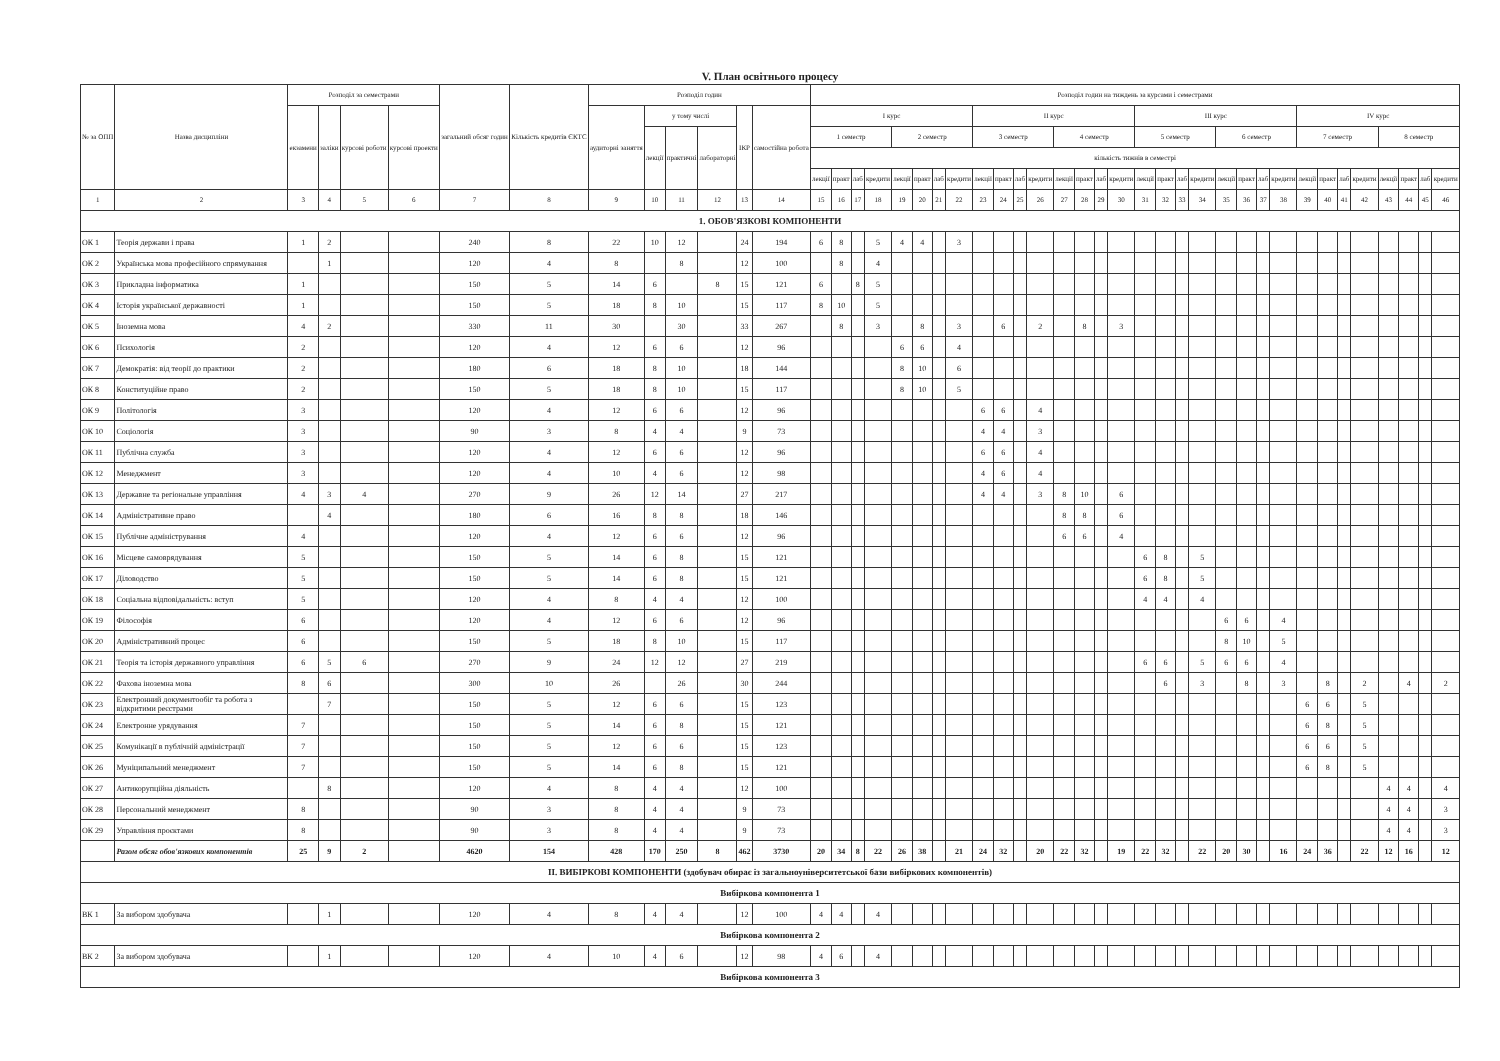V. План освітнього процесу
| № за ОПП | Назва дисципліни | Розподіл за семестрами | | | | загальний обсяг годин | Кількість кредитів ЄКТС | Розподіл годин | | | | | | Розподіл годин на тиждень за курсами і семестрами | | | | | | | | | | | | | | | | | | | | | | | | | | | | | | | |
| --- | --- | --- | --- | --- | --- | --- | --- | --- | --- | --- | --- | --- | --- | --- | --- | --- | --- | --- | --- | --- | --- | --- | --- | --- | --- | --- | --- | --- | --- | --- | --- | --- | --- | --- | --- | --- | --- | --- | --- | --- | --- | --- | --- | --- | --- |
| | | екзамени | заліки | курсові роботи | курсові проекти | | | аудиторні заняття | у тому числі | | | ІКР | самостійна робота | I курс | | | | | | | | II курс | | | | | | | | III курс | | | | | | | | IV курс | | | | | | | |
| | | | | | | | | | лекції | практичні | лабораторні | | | 1 семестр | | | | 2 семестр | | | | 3 семестр | | | | 4 семестр | | | | 5 семестр | | | | 6 семестр | | | | 7 семестр | | | | 8 семестр | | | |
| | | | | | | | | | | | | | | кількість тижнів в семестрі | | | | | | | | | | | | | | | | | | | | | | | | | | | | | | | |
| | | | | | | | | | | | | | | лекції | практ | лаб | кредити | лекції | практ | лаб | кредити | лекції | практ | лаб | кредити | лекції | практ | лаб | кредити | лекції | практ | лаб | кредити | лекції | практ | лаб | кредити | лекції | практ | лаб | кредити | лекції | практ | лаб | кредити |
| 1 | 2 | 3 | 4 | 5 | 6 | 7 | 8 | 9 | 10 | 11 | 12 | 13 | 14 | 15 | 16 | 17 | 18 | 19 | 20 | 21 | 22 | 23 | 24 | 25 | 26 | 27 | 28 | 29 | 30 | 31 | 32 | 33 | 34 | 35 | 36 | 37 | 38 | 39 | 40 | 41 | 42 | 43 | 44 | 45 | 46 |
| 1. ОБОВ'ЯЗКОВІ КОМПОНЕНТИ | | | | | | | | | | | | | | | | | | | | | | | | | | | | | | | | | | | | | | | | | | | | | |
| ОК 1 | Теорія держави і права | 1 | 2 | | | 240 | 8 | 22 | 10 | 12 | | 24 | 194 | 6 | 8 | | 5 | 4 | 4 | | 3 | | | | | | | | | | | | | | | | | | | | | | | | |
| ОК 2 | Українська мова професійного спрямування | | 1 | | | 120 | 4 | 8 | | 8 | | 12 | 100 | | 8 | | 4 | | | | | | | | | | | | | | | | | | | | | | | | | | | | |
| ОК 3 | Прикладна інформатика | 1 | | | | 150 | 5 | 14 | 6 | | 8 | 15 | 121 | 6 | | 8 | 5 | | | | | | | | | | | | | | | | | | | | | | | | | | | | |
| ОК 4 | Історія української державності | 1 | | | | 150 | 5 | 18 | 8 | 10 | | 15 | 117 | 8 | 10 | | 5 | | | | | | | | | | | | | | | | | | | | | | | | | | | | |
| ОК 5 | Іноземна мова | 4 | 2 | | | 330 | 11 | 30 | | 30 | | 33 | 267 | | 8 | | 3 | | 8 | | 3 | | 6 | | 2 | | 8 | | 3 | | | | | | | | | | | | | | | | |
| ОК 6 | Психологія | 2 | | | | 120 | 4 | 12 | 6 | 6 | | 12 | 96 | | | | | 6 | 6 | | 4 | | | | | | | | | | | | | | | | | | | | | | | | |
| ОК 7 | Демократія: від теорії до практики | 2 | | | | 180 | 6 | 18 | 8 | 10 | | 18 | 144 | | | | | 8 | 10 | | 6 | | | | | | | | | | | | | | | | | | | | | | | | |
| ОК 8 | Конституційне право | 2 | | | | 150 | 5 | 18 | 8 | 10 | | 15 | 117 | | | | | 8 | 10 | | 5 | | | | | | | | | | | | | | | | | | | | | | | | |
| ОК 9 | Політологія | 3 | | | | 120 | 4 | 12 | 6 | 6 | | 12 | 96 | | | | | | | | | 6 | 6 | | 4 | | | | | | | | | | | | | | | | | | | | |
| ОК 10 | Соціологія | 3 | | | | 90 | 3 | 8 | 4 | 4 | | 9 | 73 | | | | | | | | | 4 | 4 | | 3 | | | | | | | | | | | | | | | | | | | | |
| ОК 11 | Публічна служба | 3 | | | | 120 | 4 | 12 | 6 | 6 | | 12 | 96 | | | | | | | | | 6 | 6 | | 4 | | | | | | | | | | | | | | | | | | | | |
| ОК 12 | Менеджмент | 3 | | | | 120 | 4 | 10 | 4 | 6 | | 12 | 98 | | | | | | | | | 4 | 6 | | 4 | | | | | | | | | | | | | | | | | | | | |
| ОК 13 | Державне та регіональне управління | 4 | 3 | 4 | | 270 | 9 | 26 | 12 | 14 | | 27 | 217 | | | | | | | | | 4 | 4 | | 3 | 8 | 10 | | 6 | | | | | | | | | | | | | | | | |
| ОК 14 | Адміністративне право | | 4 | | | 180 | 6 | 16 | 8 | 8 | | 18 | 146 | | | | | | | | | | | | | 8 | 8 | | 6 | | | | | | | | | | | | | | | | |
| ОК 15 | Публічне адміністрування | 4 | | | | 120 | 4 | 12 | 6 | 6 | | 12 | 96 | | | | | | | | | | | | | 6 | 6 | | 4 | | | | | | | | | | | | | | | | |
| ОК 16 | Місцеве самоврядування | 5 | | | | 150 | 5 | 14 | 6 | 8 | | 15 | 121 | | | | | | | | | | | | | | | | | 6 | 8 | | 5 | | | | | | | | | | | | |
| ОК 17 | Діловодство | 5 | | | | 150 | 5 | 14 | 6 | 8 | | 15 | 121 | | | | | | | | | | | | | | | | | 6 | 8 | | 5 | | | | | | | | | | | | |
| ОК 18 | Соціальна відповідальність: вступ | 5 | | | | 120 | 4 | 8 | 4 | 4 | | 12 | 100 | | | | | | | | | | | | | | | | | 4 | 4 | | 4 | | | | | | | | | | | | |
| ОК 19 | Філософія | 6 | | | | 120 | 4 | 12 | 6 | 6 | | 12 | 96 | | | | | | | | | | | | | | | | | | | | | 6 | 6 | | 4 | | | | | | | | |
| ОК 20 | Адміністративний процес | 6 | | | | 150 | 5 | 18 | 8 | 10 | | 15 | 117 | | | | | | | | | | | | | | | | | | | | | 8 | 10 | | 5 | | | | | | | | |
| ОК 21 | Теорія та історія державного управління | 6 | 5 | 6 | | 270 | 9 | 24 | 12 | 12 | | 27 | 219 | | | | | | | | | | | | | | | | | 6 | 6 | | 5 | 6 | 6 | | 4 | | | | | | | | |
| ОК 22 | Фахова іноземна мова | 8 | 6 | | | 300 | 10 | 26 | | 26 | | 30 | 244 | | | | | | | | | | | | | | | | | | 6 | | 3 | | 8 | | 3 | | 8 | | 2 | | 4 | | 2 |
| ОК 23 | Електронний документообіг та робота з відкритими реєстрами | | 7 | | | 150 | 5 | 12 | 6 | 6 | | 15 | 123 | | | | | | | | | | | | | | | | | | | | | | | | | 6 | 6 | | 5 | | | | |
| ОК 24 | Електронне урядування | 7 | | | | 150 | 5 | 14 | 6 | 8 | | 15 | 121 | | | | | | | | | | | | | | | | | | | | | | | | | 6 | 8 | | 5 | | | | |
| ОК 25 | Комунікації в публічній адміністрації | 7 | | | | 150 | 5 | 12 | 6 | 6 | | 15 | 123 | | | | | | | | | | | | | | | | | | | | | | | | | 6 | 6 | | 5 | | | | |
| ОК 26 | Муніципальний менеджмент | 7 | | | | 150 | 5 | 14 | 6 | 8 | | 15 | 121 | | | | | | | | | | | | | | | | | | | | | | | | | 6 | 8 | | 5 | | | | |
| ОК 27 | Антикорупційна діяльність | | 8 | | | 120 | 4 | 8 | 4 | 4 | | 12 | 100 | | | | | | | | | | | | | | | | | | | | | | | | | | | | | 4 | 4 | | 4 |
| ОК 28 | Персональний менеджмент | 8 | | | | 90 | 3 | 8 | 4 | 4 | | 9 | 73 | | | | | | | | | | | | | | | | | | | | | | | | | | | | | 4 | 4 | | 3 |
| ОК 29 | Управління проєктами | 8 | | | | 90 | 3 | 8 | 4 | 4 | | 9 | 73 | | | | | | | | | | | | | | | | | | | | | | | | | | | | | 4 | 4 | | 3 |
| | Разом обсяг обов'язкових компонентів | 25 | 9 | 2 | | 4620 | 154 | 428 | 170 | 250 | 8 | 462 | 3730 | 20 | 34 | 8 | 22 | 26 | 38 | | 21 | 24 | 32 | | 20 | 22 | 32 | | 19 | 22 | 32 | | 22 | 20 | 30 | | 16 | 24 | 36 | | 22 | 12 | 16 | | 12 |
| II. ВИБІРКОВІ КОМПОНЕНТИ (здобувач обирає із загальноуніверситетської бази вибіркових компонентів) | | | | | | | | | | | | | | | | | | | | | | | | | | | | | | | | | | | | | | | | | | | | | |
| Вибіркова компонента 1 | | | | | | | | | | | | | | | | | | | | | | | | | | | | | | | | | | | | | | | | | | | | | |
| ВК 1 | За вибором здобувача | | 1 | | | 120 | 4 | 8 | 4 | 4 | | 12 | 100 | 4 | 4 | | 4 | | | | | | | | | | | | | | | | | | | | | | | | | | | | |
| Вибіркова компонента 2 | | | | | | | | | | | | | | | | | | | | | | | | | | | | | | | | | | | | | | | | | | | | | |
| ВК 2 | За вибором здобувача | | 1 | | | 120 | 4 | 10 | 4 | 6 | | 12 | 98 | 4 | 6 | | 4 | | | | | | | | | | | | | | | | | | | | | | | | | | | | |
| Вибіркова компонента 3 | | | | | | | | | | | | | | | | | | | | | | | | | | | | | | | | | | | | | | | | | | | | | |